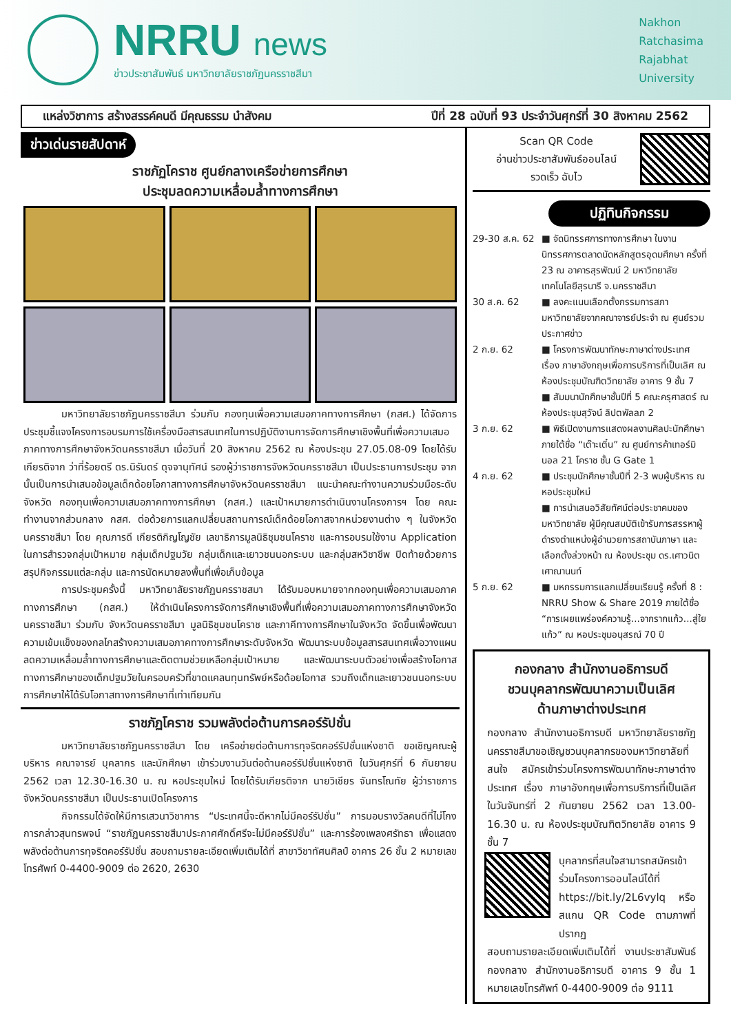NRRU news
ข่าวประชาสัมพันธ์ มหาวิทยาลัยราชภัฏนครราชสีมา
Nakhon
Ratchasima
Rajabhat
University
แหล่งวิชาการ สร้างสรรค์คนดี มีคุณธรรม นำสังคม ปีที่ 28 ฉบับที่ 93 ประจำวันศุกร์ที่ 30 สิงหาคม 2562
ข่าวเด่นรายสัปดาห์
ราชภัฏโคราช ศูนย์กลางเครือข่ายการศึกษา
ประชุมลดความเหลื่อมล้ำทางการศึกษา
มหาวิทยาลัยราชภัฏนครราชสีมา ร่วมกับ กองทุนเพื่อความเสมอภาคทางการศึกษา (กสศ.) ได้จัดการประชุมชี้แจงโครงการอบรมการใช้เครื่องมือสารสนเทศในการปฏิบัติงานการจัดการศึกษาเชิงพื้นที่เพื่อความเสมอภาคทางการศึกษาจังหวัดนครราชสีมา เมื่อวันที่ 20 สิงหาคม 2562 ณ ห้องประชุม 27.05.08-09 โดยได้รับเกียรติจาก ว่าที่ร้อยตรี ดร.นิรันดร์ ดุจจานุทัศน์ รองผู้ว่าราชการจังหวัดนครราชสีมา เป็นประธานการประชุม จากนั้นเป็นการนำเสนอข้อมูลเด็กด้อยโอกาสทางการศึกษาจังหวัดนครราชสีมา แนะนำคณะทำงานความร่วมมือระดับจังหวัด กองทุนเพื่อความเสมอภาคทางการศึกษา (กสศ.) และเป้าหมายการดำเนินงานโครงการฯ โดย คณะทำงานจากส่วนกลาง กสศ. ต่อด้วยการแลกเปลี่ยนสถานการณ์เด็กด้อยโอกาสจากหน่วยงานต่าง ๆ ในจังหวัดนครราชสีมา โดย คุณภารดี เกียรติกิญโญชัย เลขาธิการมูลนิธิชุมชนโคราช และการอบรมใช้งาน Application ในการสำรวจกลุ่มเป้าหมาย กลุ่มเด็กปฐมวัย กลุ่มเด็กและเยาวชนนอกระบบ และกลุ่มสหวิชาชีพ ปิดท้ายด้วยการสรุปกิจกรรมแต่ละกลุ่ม และการนัดหมายลงพื้นที่เพื่อเก็บข้อมูล
การประชุมครั้งนี้ มหาวิทยาลัยราชภัฏนครราชสมา ได้รับมอบหมายจากกองทุนเพื่อความเสมอภาคทางการศึกษา (กสศ.) ให้ดำเนินโครงการจัดการศึกษาเชิงพื้นที่เพื่อความเสมอภาคทางการศึกษาจังหวัดนครราชสีมา ร่วมกับ จังหวัดนครราชสีมา มูลนิธิชุมชนโคราช และภาคีทางการศึกษาในจังหวัด จัดขึ้นเพื่อพัฒนาความเข้มแข็งของกลไกสร้างความเสมอภาคทางการศึกษาระดับจังหวัด พัฒนาระบบข้อมูลสารสนเทศเพื่อวางแผนลดความเหลื่อมล้ำทางการศึกษาและติดตามช่วยเหลือกลุ่มเป้าหมาย และพัฒนาระบบตัวอย่างเพื่อสร้างโอกาสทางการศึกษาของเด็กปฐมวัยในครอบครัวที่ขาดแคลนทุนทรัพย์หรือด้อยโอกาส รวมถึงเด็กและเยาวชนนอกระบบการศึกษาให้ได้รับโอกาสทางการศึกษาที่เท่าเทียมกัน
ราชภัฏโคราช รวมพลังต่อต้านการคอร์รัปชั่น
มหาวิทยาลัยราชภัฏนครราชสีมา โดย เครือข่ายต่อต้านการทุจริตคอร์รัปชั่นแห่งชาติ ขอเชิญคณะผู้บริหาร คณาจารย์ บุคลากร และนักศึกษา เข้าร่วมงานวันต่อต้านคอร์รัปชั่นแห่งชาติ ในวันศุกร์ที่ 6 กันยายน 2562 เวลา 12.30-16.30 น. ณ หอประชุมใหม่ โดยได้รับเกียรติจาก นายวิเชียร จันทรโณทัย ผู้ว่าราชการจังหวัดนครราชสีมา เป็นประธานเปิดโครงการ
กิจกรรมได้จัดให้มีการเสวนาวิชาการ “ประเทศนี้จะดีหากไม่มีคอร์รัปชั่น” การมอบรางวัลคนดีที่ไม่โกง การกล่าวสุนทรพจน์ “ราชภัฏนครราชสีมาประกาศศักดิ์ศรีจะไม่มีคอร์รัปชั่น” และการร้องเพลงศรัทธา เพื่อแสดงพลังต่อต้านการทุจริตคอร์รัปชั่น สอบถามรายละเอียดเพิ่มเติมได้ที่ สาขาวิชาทัศนศิลป์ อาคาร 26 ชั้น 2 หมายเลขโทรศัพท์ 0-4400-9009 ต่อ 2620, 2630
Scan QR Code
อ่านข่าวประชาสัมพันธ์ออนไลน์
รวดเร็ว ฉับไว
ปฏิทินกิจกรรม
29-30 ส.ค. 62
■ จัดนิทรรศการทางการศึกษา ในงานนิทรรศการตลาดนัดหลักสูตรอุดมศึกษา ครั้งที่ 23 ณ อาคารสุรพัฒน์ 2 มหาวิทยาลัยเทคโนโลยีสุรนารี จ.นครราชสีมา
30 ส.ค. 62
■ ลงคะแนนเลือกตั้งกรรมการสภามหาวิทยาลัยจากคณาจารย์ประจำ ณ ศูนย์รวมประกาศข่าว
2 ก.ย. 62
■ โครงการพัฒนาทักษะภาษาต่างประเทศ เรื่อง ภาษาอังกฤษเพื่อการบริการที่เป็นเลิศ ณ ห้องประชุมบัณฑิตวิทยาลัย อาคาร 9 ชั้น 7
■ สัมมนานักศึกษาชั้นปีที่ 5 คณะครุศาสตร์ ณ ห้องประชุมสุวัจน์ ลิปตพัลลภ 2
3 ก.ย. 62
■ พิธีเปิดงานการแสดงผลงานศิลปะนักศึกษา ภายใต้ชื่อ “เต๊าะเติ๋น” ณ ศูนย์การค้าเทอร์มินอล 21 โคราช ชั้น G Gate 1
4 ก.ย. 62
■ ประชุมนักศึกษาชั้นปีที่ 2-3 พบผู้บริหาร ณ หอประชุมใหม่
■ การนำเสนอวิสัยทัศน์ต่อประชาคมของมหาวิทยาลัย ผู้มีคุณสมบัติเข้ารับการสรรหาผู้ดำรงตำแหน่งผู้อำนวยการสถาบันภาษา และเลือกตั้งล่วงหน้า ณ ห้องประชุม ดร.เศาวนิต เศาณานนท์
5 ก.ย. 62
■ มหกรรมการแลกเปลี่ยนเรียนรู้ ครั้งที่ 8 : NRRU Show & Share 2019 ภายใต้ชื่อ “การเผยแพร่องค์ความรู้...จากรากแก้ว...สู่ใยแก้ว” ณ หอประชุมอนุสรณ์ 70 ปี
กองกลาง สำนักงานอธิการบดี
ชวนบุคลากรพัฒนาความเป็นเลิศ
ด้านภาษาต่างประเทศ
กองกลาง สำนักงานอธิการบดี มหาวิทยาลัยราชภัฏนครราชสีมาขอเชิญชวนบุคลากรของมหาวิทยาลัยที่สนใจ สมัครเข้าร่วมโครงการพัฒนาทักษะภาษาต่างประเทศ เรื่อง ภาษาอังกฤษเพื่อการบริการที่เป็นเลิศ ในวันจันทร์ที่ 2 กันยายน 2562 เวลา 13.00-16.30 น. ณ ห้องประชุมบัณฑิตวิทยาลัย อาคาร 9 ชั้น 7
บุคลากรที่สนใจสามารถสมัครเข้าร่วมโครงการออนไลน์ได้ที่ https://bit.ly/2L6vylq หรือสแกน QR Code ตามภาพที่ปรากฏ
สอบถามรายละเอียดเพิ่มเติมได้ที่ งานประชาสัมพันธ์ กองกลาง สำนักงานอธิการบดี อาคาร 9 ชั้น 1 หมายเลขโทรศัพท์ 0-4400-9009 ต่อ 9111